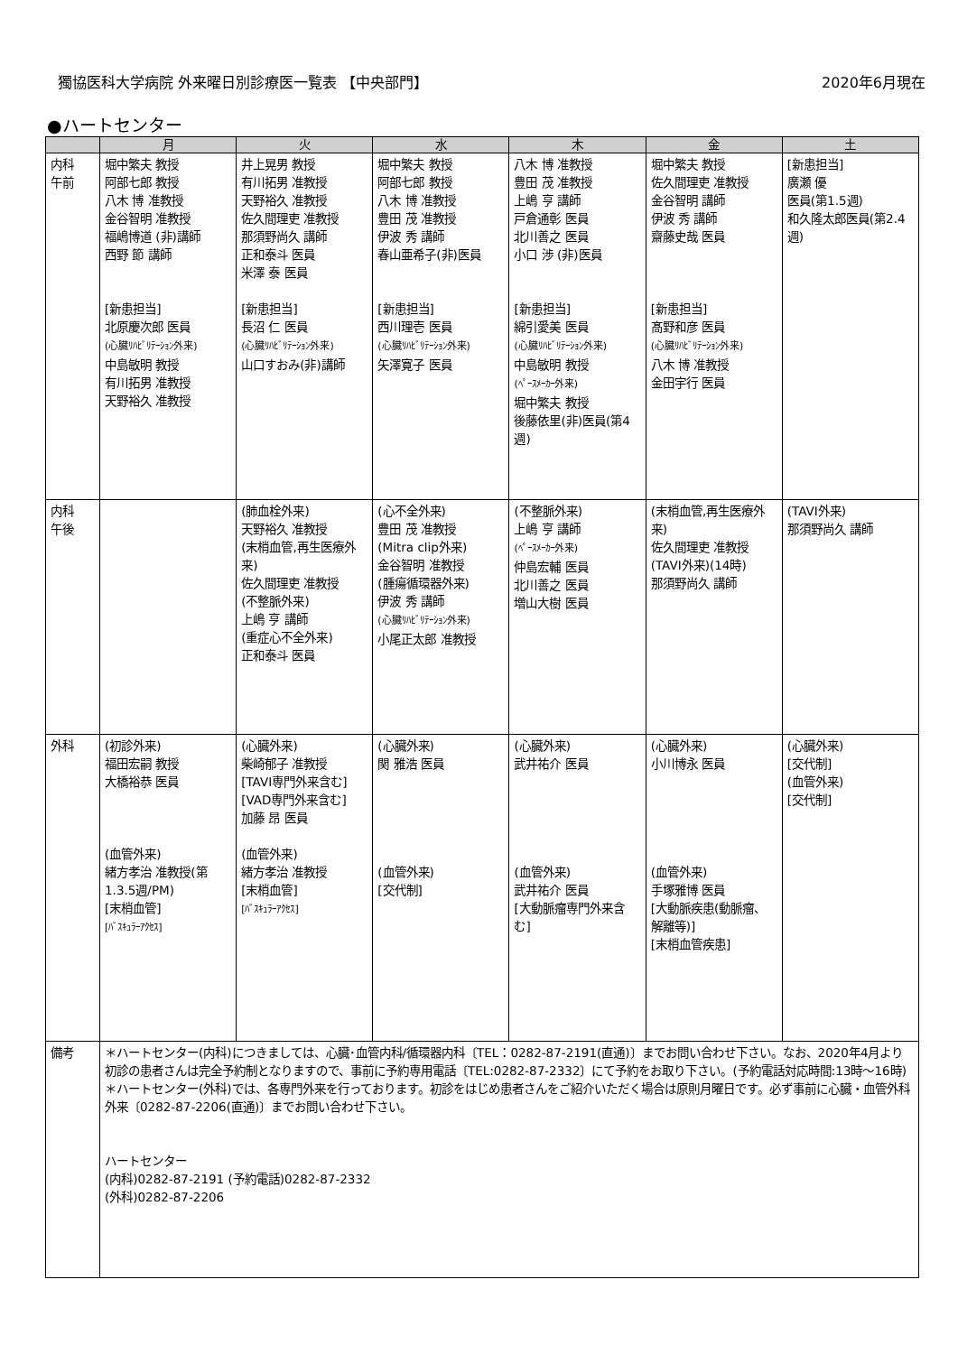獨協医科大学病院 外来曜日別診療医一覧表 【中央部門】 2020年6月現在
●ハートセンター
| | 月 | 火 | 水 | 木 | 金 | 土 |
| --- | --- | --- | --- | --- | --- | --- |
| 内科 午前 | 堀中繁夫 教授 阿部七郎 教授 八木 博 准教授 金谷智明 准教授 福嶋博道 (非)講師 西野 節 講師 [新患担当] 北原慶次郎 医員 (心臓ﾘﾊﾋﾞﾘﾃｰｼｮﾝ外来) 中島敏明 教授 有川拓男 准教授 天野裕久 准教授 | 井上晃男 教授 有川拓男 准教授 天野裕久 准教授 佐久間理吏 准教授 那須野尚久 講師 正和泰斗 医員 米澤 泰 医員 [新患担当] 長沼 仁 医員 (心臓ﾘﾊﾋﾞﾘﾃｰｼｮﾝ外来) 山口すおみ(非)講師 | 堀中繁夫 教授 阿部七郎 教授 八木 博 准教授 豊田 茂 准教授 伊波 秀 講師 春山亜希子(非)医員 [新患担当] 西川理壱 医員 (心臓ﾘﾊﾋﾞﾘﾃｰｼｮﾝ外来) 矢澤寛子 医員 | 八木 博 准教授 豊田 茂 准教授 上嶋 亨 講師 戸倉通彰 医員 北川善之 医員 小口 渉 (非)医員 [新患担当] 綿引愛美 医員 (心臓ﾘﾊﾋﾞﾘﾃｰｼｮﾝ外来) 中島敏明 教授 (ﾍﾟｰｽﾒｰｶｰ外来) 堀中繁夫 教授 後藤依里(非)医員(第4週) | 堀中繁夫 教授 佐久間理吏 准教授 金谷智明 講師 伊波 秀 講師 齋藤史哉 医員 [新患担当] 髙野和彦 医員 (心臓ﾘﾊﾋﾞﾘﾃｰｼｮﾝ外来) 八木 博 准教授 金田宇行 医員 | [新患担当] 廣瀬 優 医員(第1.5週) 和久隆太郎医員(第2.4週) |
| 内科 午後 | | (肺血栓外来) 天野裕久 准教授 (末梢血管,再生医療外来) 佐久間理吏 准教授 (不整脈外来) 上嶋 亨 講師 (重症心不全外来) 正和泰斗 医員 | (心不全外来) 豊田 茂 准教授 (Mitra clip外来) 金谷智明 准教授 (腫瘍循環器外来) 伊波 秀 講師 (心臓ﾘﾊﾋﾞﾘﾃｰｼｮﾝ外来) 小尾正太郎 准教授 | (不整脈外来) 上嶋 亨 講師 (ﾍﾟｰｽﾒｰｶｰ外来) 仲島宏輔 医員 北川善之 医員 増山大樹 医員 | (末梢血管,再生医療外来) 佐久間理吏 准教授 (TAVI外来)(14時) 那須野尚久 講師 | (TAVI外来) 那須野尚久 講師 |
| 外科 | (初診外来) 福田宏嗣 教授 大橋裕恭 医員 (血管外来) 緒方孝治 准教授(第1.3.5週/PM) [末梢血管] [ﾊﾞｽｷｭﾗｰｱｸｾｽ] | (心臓外来) 柴崎郁子 准教授 [TAVI専門外来含む] [VAD専門外来含む] 加藤 昂 医員 (血管外来) 緒方孝治 准教授 [末梢血管] [ﾊﾞｽｷｭﾗｰｱｸｾｽ] | (心臓外来) 関 雅浩 医員 (血管外来) [交代制] | (心臓外来) 武井祐介 医員 (血管外来) 武井祐介 医員 [大動脈瘤専門外来含む] | (心臓外来) 小川博永 医員 (血管外来) 手塚雅博 医員 [大動脈疾患(動脈瘤、解離等)] [末梢血管疾患] | (心臓外来) [交代制] (血管外来) [交代制] |
| 備考 | ＊ハートセンター(内科)につきましては、心臓･血管内科/循環器内科〔TEL：0282-87-2191(直通)〕までお問い合わせ下さい。なお、2020年4月より初診の患者さんは完全予約制となりますので、事前に予約専用電話〔TEL:0282-87-2332〕にて予約をお取り下さい。(予約電話対応時間:13時～16時) ＊ハートセンター(外科)では、各専門外来を行っております。初診をはじめ患者さんをご紹介いただく場合は原則月曜日です。必ず事前に心臓・血管外科外来〔0282-87-2206(直通)〕までお問い合わせ下さい。 ハートセンター (内科)0282-87-2191 (予約電話)0282-87-2332 (外科)0282-87-2206 | | | | | |